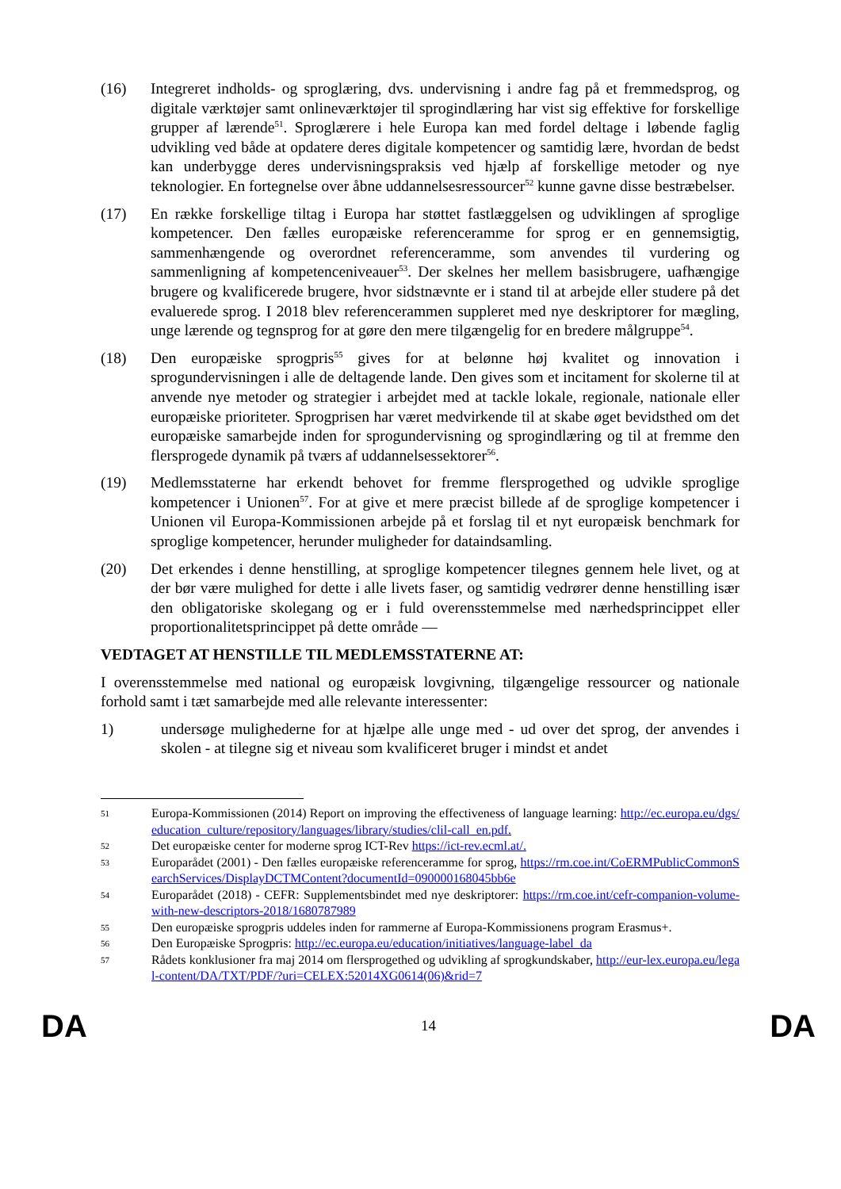(16) Integreret indholds- og sproglæring, dvs. undervisning i andre fag på et fremmedsprog, og digitale værktøjer samt onlineværktøjer til sprogindlæring har vist sig effektive for forskellige grupper af lærende<sup>51</sup>. Sproglærere i hele Europa kan med fordel deltage i løbende faglig udvikling ved både at opdatere deres digitale kompetencer og samtidig lære, hvordan de bedst kan underbygge deres undervisningspraksis ved hjælp af forskellige metoder og nye teknologier. En fortegnelse over åbne uddannelsesressourcer<sup>52</sup> kunne gavne disse bestræbelser.
(17) En række forskellige tiltag i Europa har støttet fastlæggelsen og udviklingen af sproglige kompetencer. Den fælles europæiske referenceramme for sprog er en gennemsigtig, sammenhængende og overordnet referenceramme, som anvendes til vurdering og sammenligning af kompetenceniveauer<sup>53</sup>. Der skelnes her mellem basisbrugere, uafhængige brugere og kvalificerede brugere, hvor sidstnævnte er i stand til at arbejde eller studere på det evaluerede sprog. I 2018 blev referencerammen suppleret med nye deskriptorer for mægling, unge lærende og tegnsprog for at gøre den mere tilgængelig for en bredere målgruppe<sup>54</sup>.
(18) Den europæiske sprogpris<sup>55</sup> gives for at belønne høj kvalitet og innovation i sprogundervisningen i alle de deltagende lande. Den gives som et incitament for skolerne til at anvende nye metoder og strategier i arbejdet med at tackle lokale, regionale, nationale eller europæiske prioriteter. Sprogprisen har været medvirkende til at skabe øget bevidsthed om det europæiske samarbejde inden for sprogundervisning og sprogindlæring og til at fremme den flersprogede dynamik på tværs af uddannelsessektorer<sup>56</sup>.
(19) Medlemsstaterne har erkendt behovet for fremme flersprogethed og udvikle sproglige kompetencer i Unionen<sup>57</sup>. For at give et mere præcist billede af de sproglige kompetencer i Unionen vil Europa-Kommissionen arbejde på et forslag til et nyt europæisk benchmark for sproglige kompetencer, herunder muligheder for dataindsamling.
(20) Det erkendes i denne henstilling, at sproglige kompetencer tilegnes gennem hele livet, og at der bør være mulighed for dette i alle livets faser, og samtidig vedrører denne henstilling især den obligatoriske skolegang og er i fuld overensstemmelse med nærhedsprincippet eller proportionalitetsprincippet på dette område —
VEDTAGET AT HENSTILLE TIL MEDLEMSSTATERNE AT:
I overensstemmelse med national og europæisk lovgivning, tilgængelige ressourcer og nationale forhold samt i tæt samarbejde med alle relevante interessenter:
1) undersøge mulighederne for at hjælpe alle unge med - ud over det sprog, der anvendes i skolen - at tilegne sig et niveau som kvalificeret bruger i mindst et andet
51
Europa-Kommissionen (2014) Report on improving the effectiveness of language learning: http://ec.europa.eu/dgs/education_culture/repository/languages/library/studies/clil-call_en.pdf.
52
Det europæiske center for moderne sprog ICT-Rev https://ict-rev.ecml.at/.
53
Europarådet (2001) - Den fælles europæiske referenceramme for sprog, https://rm.coe.int/CoERMPublicCommonSearchServices/DisplayDCTMContent?documentId=090000168045bb6e
54
Europarådet (2018) - CEFR: Supplementsbindet med nye deskriptorer: https://rm.coe.int/cefr-companion-volume-with-new-descriptors-2018/1680787989
55
Den europæiske sprogpris uddeles inden for rammerne af Europa-Kommissionens program Erasmus+.
56
Den Europæiske Sprogpris: http://ec.europa.eu/education/initiatives/language-label_da
57
Rådets konklusioner fra maj 2014 om flersprogethed og udvikling af sprogkundskaber, http://eur-lex.europa.eu/legal-content/DA/TXT/PDF/?uri=CELEX:52014XG0614(06)&rid=7
DA 14 DA